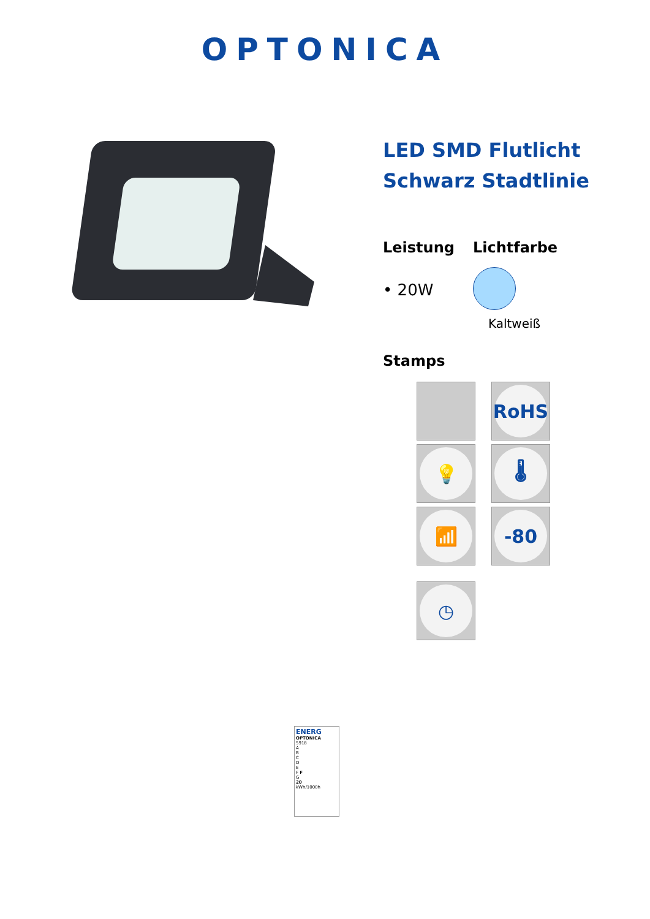OPTONICA
LED SMD Flutlicht Schwarz Stadtlinie
Leistung
• 20W
Lichtfarbe
Kaltweiß
Stamps
RoHS
💡
🌡
📶
-80
◷
ENERG
OPTONICA
5918
A
B
C
D
E
F F
G
20
kWh/1000h